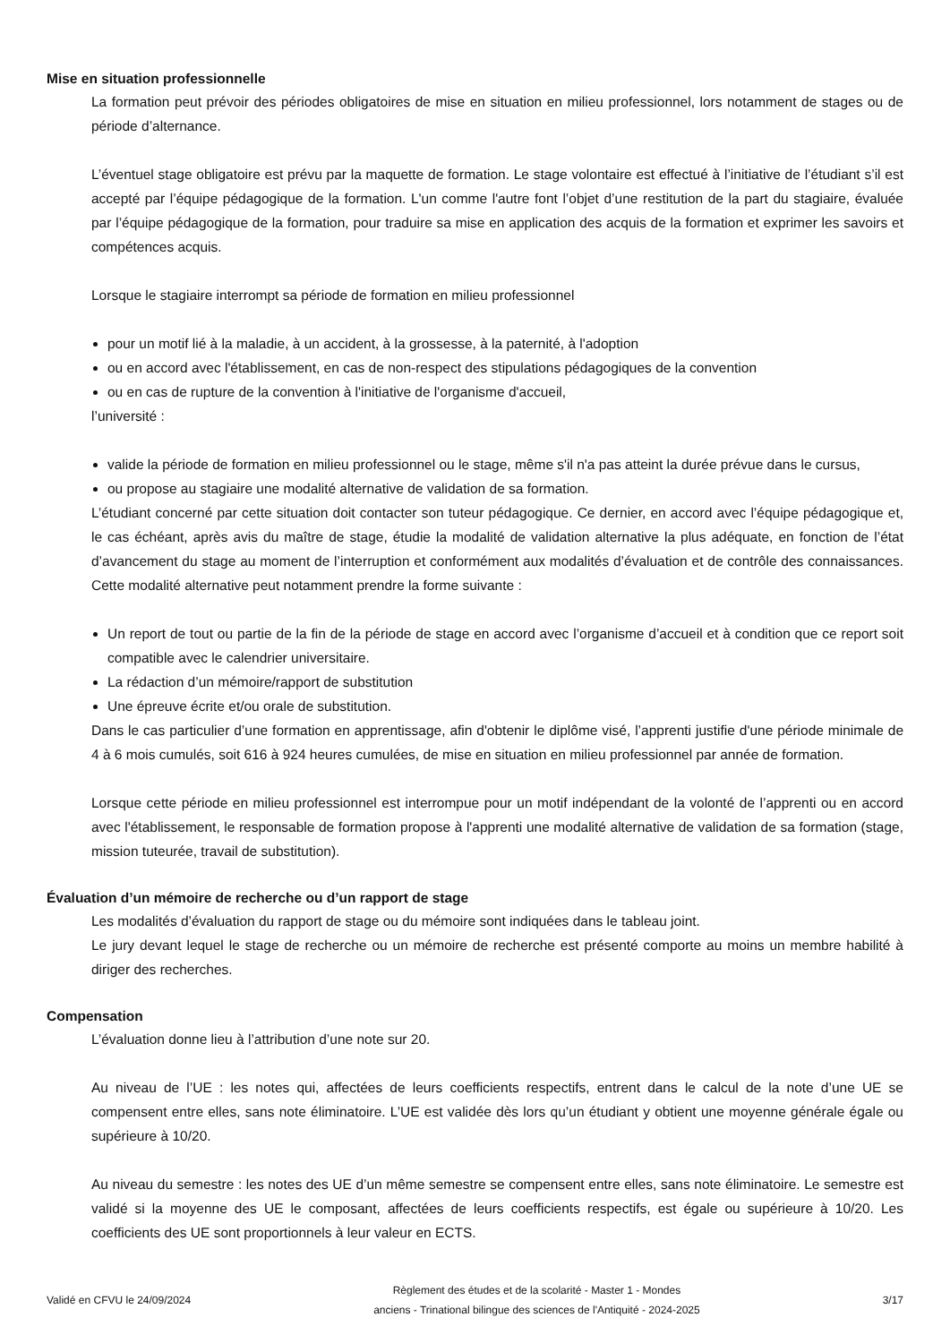Mise en situation professionnelle
La formation peut prévoir des périodes obligatoires de mise en situation en milieu professionnel, lors notamment de stages ou de période d’alternance.
L’éventuel stage obligatoire est prévu par la maquette de formation. Le stage volontaire est effectué à l’initiative de l’étudiant s’il est accepté par l’équipe pédagogique de la formation. L'un comme l'autre font l’objet d’une restitution de la part du stagiaire, évaluée par l’équipe pédagogique de la formation, pour traduire sa mise en application des acquis de la formation et exprimer les savoirs et compétences acquis.
Lorsque le stagiaire interrompt sa période de formation en milieu professionnel
pour un motif lié à la maladie, à un accident, à la grossesse, à la paternité, à l'adoption
ou en accord avec l'établissement, en cas de non-respect des stipulations pédagogiques de la convention
ou en cas de rupture de la convention à l'initiative de l'organisme d'accueil,
l’université :
valide la période de formation en milieu professionnel ou le stage, même s'il n'a pas atteint la durée prévue dans le cursus,
ou propose au stagiaire une modalité alternative de validation de sa formation.
L’étudiant concerné par cette situation doit contacter son tuteur pédagogique. Ce dernier, en accord avec l’équipe pédagogique et, le cas échéant, après avis du maître de stage, étudie la modalité de validation alternative la plus adéquate, en fonction de l’état d’avancement du stage au moment de l’interruption et conformément aux modalités d’évaluation et de contrôle des connaissances. Cette modalité alternative peut notamment prendre la forme suivante :
Un report de tout ou partie de la fin de la période de stage en accord avec l’organisme d’accueil et à condition que ce report soit compatible avec le calendrier universitaire.
La rédaction d’un mémoire/rapport de substitution
Une épreuve écrite et/ou orale de substitution.
Dans le cas particulier d’une formation en apprentissage, afin d'obtenir le diplôme visé, l’apprenti justifie d'une période minimale de 4 à 6 mois cumulés, soit 616 à 924 heures cumulées, de mise en situation en milieu professionnel par année de formation.
Lorsque cette période en milieu professionnel est interrompue pour un motif indépendant de la volonté de l’apprenti ou en accord avec l'établissement, le responsable de formation propose à l'apprenti une modalité alternative de validation de sa formation (stage, mission tuteurée, travail de substitution).
Évaluation d’un mémoire de recherche ou d’un rapport de stage
Les modalités d’évaluation du rapport de stage ou du mémoire sont indiquées dans le tableau joint.
Le jury devant lequel le stage de recherche ou un mémoire de recherche est présenté comporte au moins un membre habilité à diriger des recherches.
Compensation
L’évaluation donne lieu à l’attribution d’une note sur 20.
Au niveau de l’UE : les notes qui, affectées de leurs coefficients respectifs, entrent dans le calcul de la note d’une UE se compensent entre elles, sans note éliminatoire. L’UE est validée dès lors qu’un étudiant y obtient une moyenne générale égale ou supérieure à 10/20.
Au niveau du semestre : les notes des UE d’un même semestre se compensent entre elles, sans note éliminatoire. Le semestre est validé si la moyenne des UE le composant, affectées de leurs coefficients respectifs, est égale ou supérieure à 10/20. Les coefficients des UE sont proportionnels à leur valeur en ECTS.
Validé en CFVU le 24/09/2024
Règlement des études et de la scolarité - Master 1 - Mondes
anciens - Trinational bilingue des sciences de l'Antiquité - 2024-2025
3/17